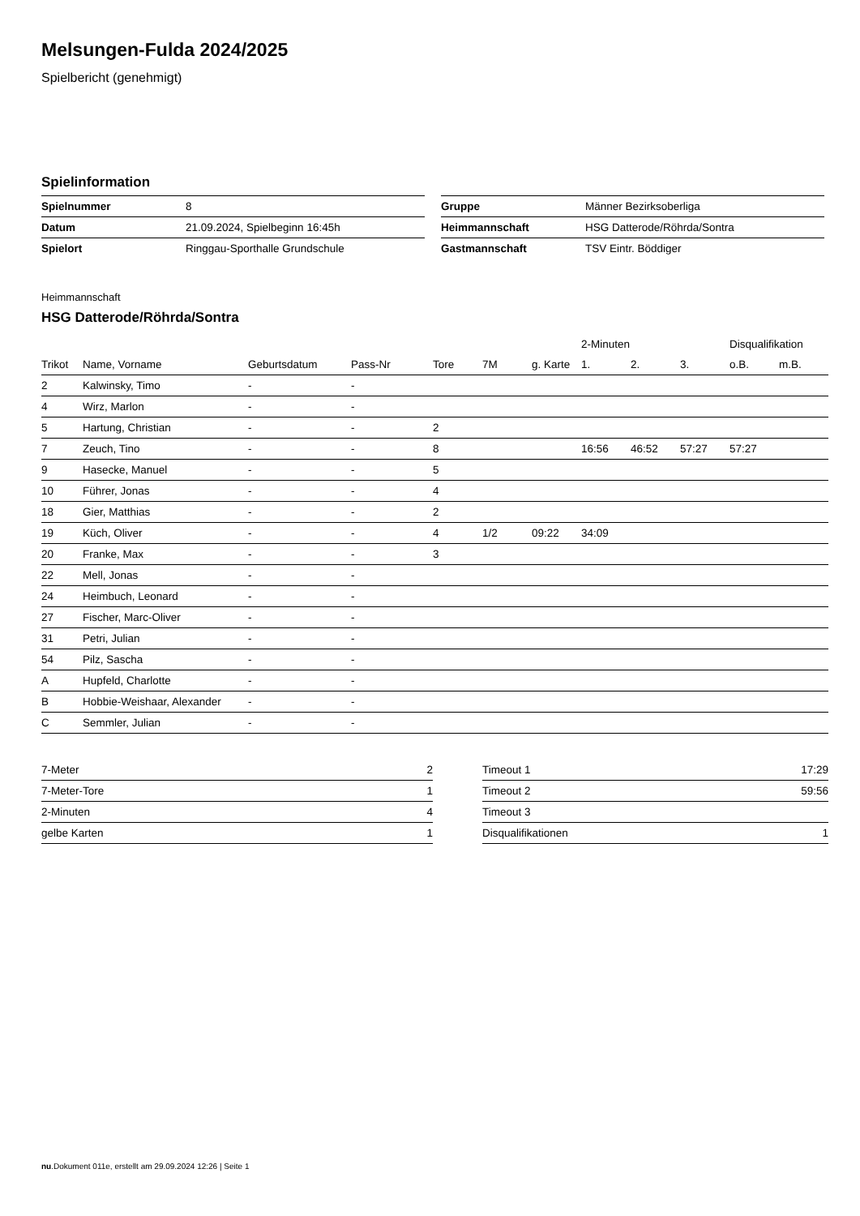Melsungen-Fulda 2024/2025
Spielbericht (genehmigt)
Spielinformation
| Spielnummer | 8 |
| Datum | 21.09.2024, Spielbeginn 16:45h |
| Spielort | Ringgau-Sporthalle Grundschule |
| Gruppe | Männer Bezirksoberliga |
| Heimmannschaft | HSG Datterode/Röhrda/Sontra |
| Gastmannschaft | TSV Eintr. Böddiger |
Heimmannschaft
HSG Datterode/Röhrda/Sontra
| | | | | | | | 2-Minuten | | | Disqualifikation | |
| --- | --- | --- | --- | --- | --- | --- | --- | --- | --- | --- | --- |
| Trikot | Name, Vorname | Geburtsdatum | Pass-Nr | Tore | 7M | g. Karte | 1. | 2. | 3. | o.B. | m.B. |
| 2 | Kalwinsky, Timo | - | - | | | | | | | | |
| 4 | Wirz, Marlon | - | - | | | | | | | | |
| 5 | Hartung, Christian | - | - | 2 | | | | | | | |
| 7 | Zeuch, Tino | - | - | 8 | | | 16:56 | 46:52 | 57:27 | 57:27 | |
| 9 | Hasecke, Manuel | - | - | 5 | | | | | | | |
| 10 | Führer, Jonas | - | - | 4 | | | | | | | |
| 18 | Gier, Matthias | - | - | 2 | | | | | | | |
| 19 | Küch, Oliver | - | - | 4 | 1/2 | 09:22 | 34:09 | | | | |
| 20 | Franke, Max | - | - | 3 | | | | | | | |
| 22 | Mell, Jonas | - | - | | | | | | | | |
| 24 | Heimbuch, Leonard | - | - | | | | | | | | |
| 27 | Fischer, Marc-Oliver | - | - | | | | | | | | |
| 31 | Petri, Julian | - | - | | | | | | | | |
| 54 | Pilz, Sascha | - | - | | | | | | | | |
| A | Hupfeld, Charlotte | - | - | | | | | | | | |
| B | Hobbie-Weishaar, Alexander | - | - | | | | | | | | |
| C | Semmler, Julian | - | - | | | | | | | | |
| 7-Meter | 2 |
| 7-Meter-Tore | 1 |
| 2-Minuten | 4 |
| gelbe Karten | 1 |
| Timeout 1 | 17:29 |
| Timeout 2 | 59:56 |
| Timeout 3 | |
| Disqualifikationen | 1 |
nu.Dokument 011e, erstellt am 29.09.2024 12:26 | Seite 1